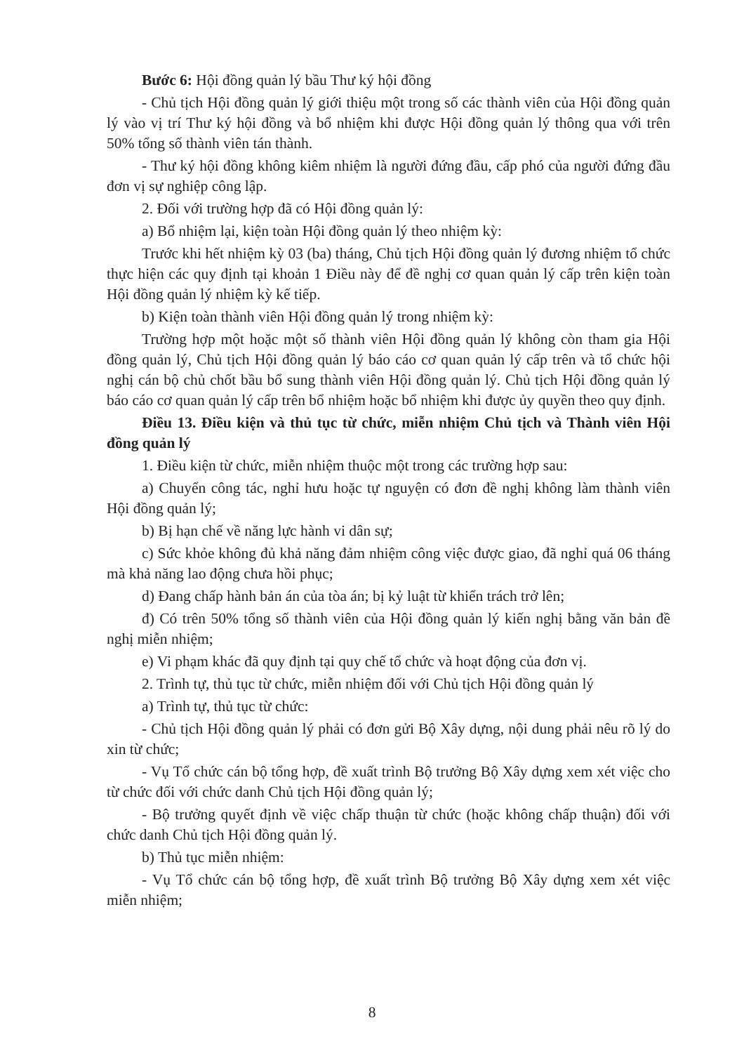Bước 6: Hội đồng quản lý bầu Thư ký hội đồng
- Chủ tịch Hội đồng quản lý giới thiệu một trong số các thành viên của Hội đồng quản lý vào vị trí Thư ký hội đồng và bổ nhiệm khi được Hội đồng quản lý thông qua với trên 50% tổng số thành viên tán thành.
- Thư ký hội đồng không kiêm nhiệm là người đứng đầu, cấp phó của người đứng đầu đơn vị sự nghiệp công lập.
2. Đối với trường hợp đã có Hội đồng quản lý:
a) Bổ nhiệm lại, kiện toàn Hội đồng quản lý theo nhiệm kỳ:
Trước khi hết nhiệm kỳ 03 (ba) tháng, Chủ tịch Hội đồng quản lý đương nhiệm tổ chức thực hiện các quy định tại khoản 1 Điều này để đề nghị cơ quan quản lý cấp trên kiện toàn Hội đồng quản lý nhiệm kỳ kế tiếp.
b) Kiện toàn thành viên Hội đồng quản lý trong nhiệm kỳ:
Trường hợp một hoặc một số thành viên Hội đồng quản lý không còn tham gia Hội đồng quản lý, Chủ tịch Hội đồng quản lý báo cáo cơ quan quản lý cấp trên và tổ chức hội nghị cán bộ chủ chốt bầu bổ sung thành viên Hội đồng quản lý. Chủ tịch Hội đồng quản lý báo cáo cơ quan quản lý cấp trên bổ nhiệm hoặc bổ nhiệm khi được ủy quyền theo quy định.
Điều 13. Điều kiện và thủ tục từ chức, miễn nhiệm Chủ tịch và Thành viên Hội đồng quản lý
1. Điều kiện từ chức, miễn nhiệm thuộc một trong các trường hợp sau:
a) Chuyển công tác, nghỉ hưu hoặc tự nguyện có đơn đề nghị không làm thành viên Hội đồng quản lý;
b) Bị hạn chế về năng lực hành vi dân sự;
c) Sức khỏe không đủ khả năng đảm nhiệm công việc được giao, đã nghỉ quá 06 tháng mà khả năng lao động chưa hồi phục;
d) Đang chấp hành bản án của tòa án; bị kỷ luật từ khiển trách trở lên;
đ) Có trên 50% tổng số thành viên của Hội đồng quản lý kiến nghị bằng văn bản đề nghị miễn nhiệm;
e) Vi phạm khác đã quy định tại quy chế tổ chức và hoạt động của đơn vị.
2. Trình tự, thủ tục từ chức, miễn nhiệm đối với Chủ tịch Hội đồng quản lý
a) Trình tự, thủ tục từ chức:
- Chủ tịch Hội đồng quản lý phải có đơn gửi Bộ Xây dựng, nội dung phải nêu rõ lý do xin từ chức;
- Vụ Tổ chức cán bộ tổng hợp, đề xuất trình Bộ trưởng Bộ Xây dựng xem xét việc cho từ chức đối với chức danh Chủ tịch Hội đồng quản lý;
- Bộ trưởng quyết định về việc chấp thuận từ chức (hoặc không chấp thuận) đối với chức danh Chủ tịch Hội đồng quản lý.
b) Thủ tục miễn nhiệm:
- Vụ Tổ chức cán bộ tổng hợp, đề xuất trình Bộ trưởng Bộ Xây dựng xem xét việc miễn nhiệm;
8